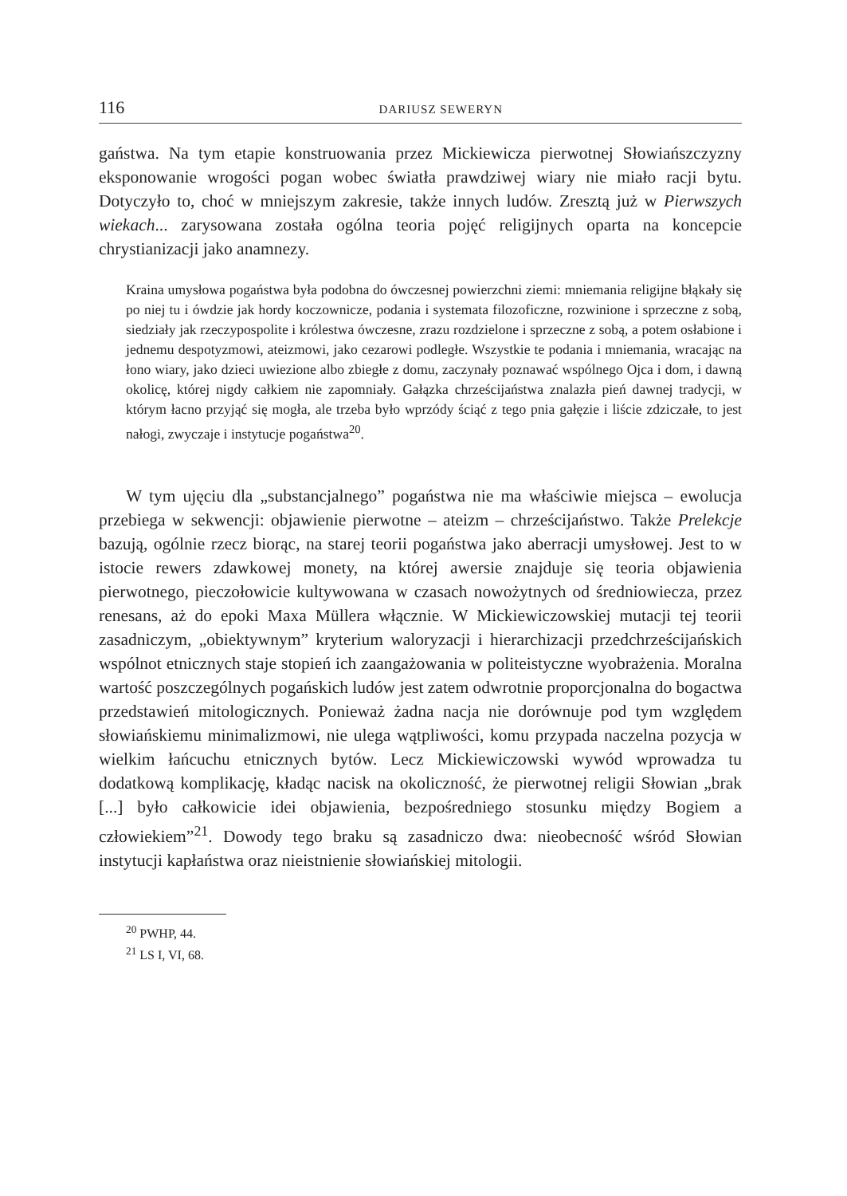116 DARIUSZ SEWERYN
gańs­twa. Na tym etapie konstruowania przez Mickiewicza pierwotnej Słowiańszczyzny eksponowanie wrogości pogan wobec światła prawdziwej wiary nie miało racji bytu. Dotyczyło to, choć w mniejszym zakresie, także innych ludów. Zresztą już w Pierwszych wiekach... zarysowana została ogólna teoria pojęć religijnych oparta na koncepcie chrystianizacji jako anamnezy.
Kraina umysłowa pogaństwa była podobna do ówczesnej powierzchni ziemi: mniemania religijne błąkały się po niej tu i ówdzie jak hordy koczownicze, podania i systemata filozoficzne, rozwinione i sprzeczne z sobą, siedziały jak rzeczypospolite i królestwa ówczesne, zrazu rozdzielone i sprzeczne z sobą, a potem osłabione i jednemu despotyzmowi, ateizmowi, jako cezarowi podległe. Wszystkie te podania i mniemania, wracając na łono wiary, jako dzieci uwiezione albo zbiegłe z domu, zaczynały poznawać wspólnego Ojca i dom, i dawną okolicę, której nigdy całkiem nie zapomniały. Gałązka chrześcijaństwa znalazła pień dawnej tradycji, w którym łacno przyjąć się mogła, ale trzeba było wprzódy ściąć z tego pnia gałęzie i liście zdziczałe, to jest nałogi, zwyczaje i instytucje pogaństwa<sup>20</sup>.
W tym ujęciu dla „substancjalnego” pogaństwa nie ma właściwie miejsca – ewolucja przebiega w sekwencji: objawienie pierwotne – ateizm – chrześcijaństwo. Także Prelekcje bazują, ogólnie rzecz biorąc, na starej teorii pogaństwa jako aberracji umysłowej. Jest to w istocie rewers zdawkowej monety, na której awersie znajduje się teoria objawienia pierwotnego, pieczołowicie kultywowana w czasach nowożytnych od średniowiecza, przez renesans, aż do epoki Maxa Müllera włącznie. W Mickiewiczowskiej mutacji tej teorii zasadniczym, „obiektywnym” kryterium waloryzacji i hierarchizacji przedchrześcijańskich wspólnot etnicznych staje stopień ich zaangażowania w politeistyczne wyobrażenia. Moralna wartość poszczególnych pogańskich ludów jest zatem odwrotnie proporcjonalna do bogactwa przedstawień mitologicznych. Ponieważ żadna nacja nie dorównuje pod tym względem słowiańskiemu minimalizmowi, nie ulega wątpliwości, komu przypada naczelna pozycja w wielkim łańcuchu etnicznych bytów. Lecz Mickiewiczowski wywód wprowadza tu dodatkową komplikację, kładąc nacisk na okoliczność, że pierwotnej religii Słowian „brak [...] było całkowicie idei objawienia, bezpośredniego stosunku między Bogiem a człowiekiem”<sup>21</sup>. Dowody tego braku są zasadniczo dwa: nieobecność wśród Słowian instytucji kapłaństwa oraz nieistnienie słowiańskiej mitologii.
<sup>20</sup> PWHP, 44.
<sup>21</sup> LS I, VI, 68.